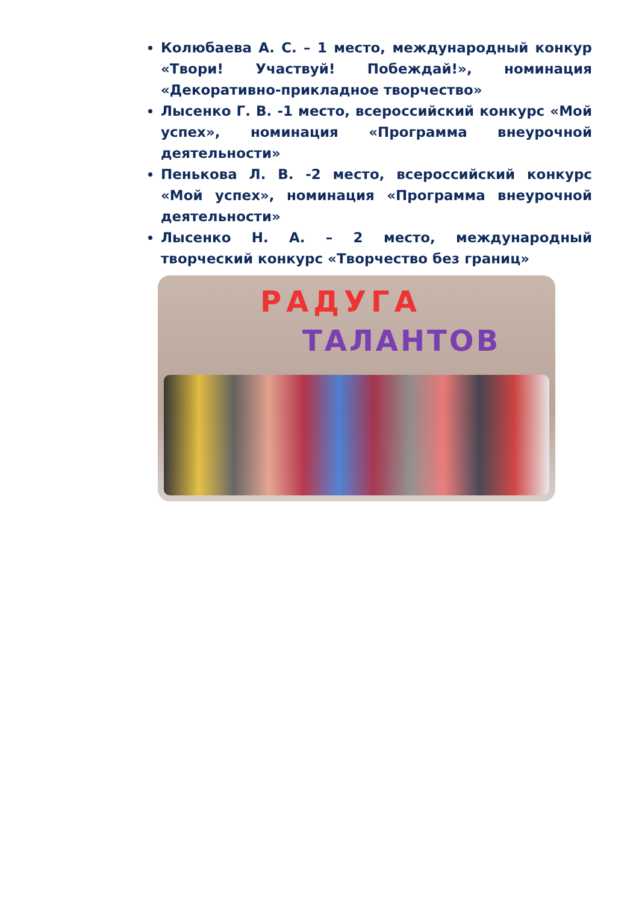Колюбаева А. С. – 1 место, международный конкур «Твори! Участвуй! Побеждай!», номинация «Декоративно-прикладное творчество»
Лысенко Г. В. -1 место, всероссийский конкурс «Мой успех», номинация «Программа внеурочной деятельности»
Пенькова Л. В. -2 место, всероссийский конкурс «Мой успех», номинация «Программа внеурочной деятельности»
Лысенко Н. А. – 2 место, международный творческий конкурс «Творчество без границ»
РАДУГА
ТАЛАНТОВ